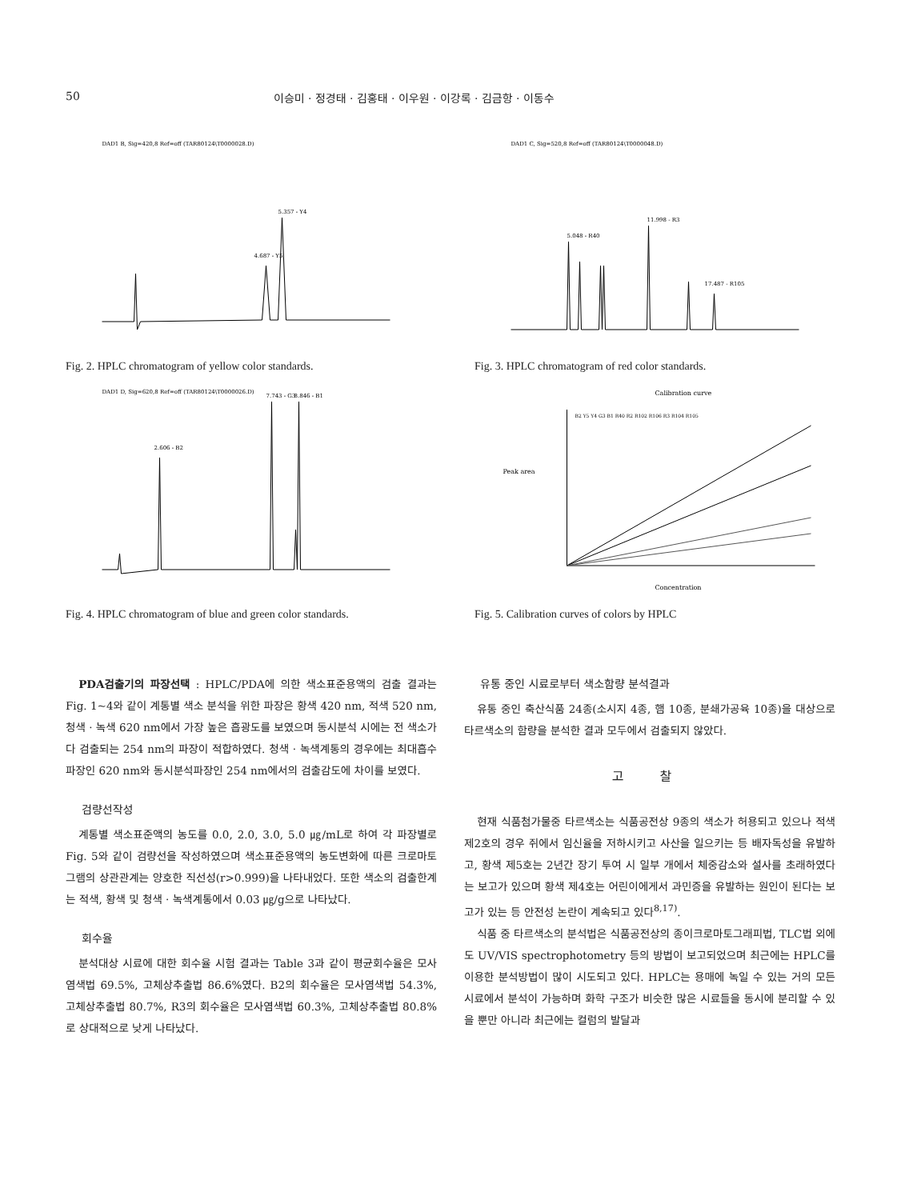50 이승미 · 정경태 · 김홍태 · 이우원 · 이강록 · 김금항 · 이동수
DAD1 B, Sig=420,8 Ref=off (TAR80124\T0000028.D)
4.687 - Y5
5.357 - Y4
Fig. 2. HPLC chromatogram of yellow color standards.
DAD1 C, Sig=520,8 Ref=off (TAR80124\T0000048.D)
5.048 - R40
11.998 - R3
17.487 - R105
Fig. 3. HPLC chromatogram of red color standards.
DAD1 D, Sig=620,8 Ref=off (TAR80124\T0000026.D)
2.606 - B2
7.743 - G3
8.846 - B1
Fig. 4. HPLC chromatogram of blue and green color standards.
Calibration curve
Peak area
Concentration
B2 Y5 Y4 G3 B1 R40 R2 R102 R106 R3 R104 R105
Fig. 5. Calibration curves of colors by HPLC
PDA검출기의 파장선택 : HPLC/PDA에 의한 색소표준용액의 검출 결과는 Fig. 1~4와 같이 계통별 색소 분석을 위한 파장은 황색 420 nm, 적색 520 nm, 청색 · 녹색 620 nm에서 가장 높은 흡광도를 보였으며 동시분석 시에는 전 색소가 다 검출되는 254 nm의 파장이 적합하였다. 청색 · 녹색계통의 경우에는 최대흡수 파장인 620 nm와 동시분석파장인 254 nm에서의 검출감도에 차이를 보였다.
검량선작성
계통별 색소표준액의 농도를 0.0, 2.0, 3.0, 5.0 ㎍/mL로 하여 각 파장별로 Fig. 5와 같이 검량선을 작성하였으며 색소표준용액의 농도변화에 따른 크로마토그램의 상관관계는 양호한 직선성(r>0.999)을 나타내었다. 또한 색소의 검출한계는 적색, 황색 및 청색 · 녹색계통에서 0.03 ㎍/g으로 나타났다.
회수율
분석대상 시료에 대한 회수율 시험 결과는 Table 3과 같이 평균회수율은 모사염색법 69.5%, 고체상추출법 86.6%였다. B2의 회수율은 모사염색법 54.3%, 고체상추출법 80.7%, R3의 회수율은 모사염색법 60.3%, 고체상추출법 80.8%로 상대적으로 낮게 나타났다.
유통 중인 시료로부터 색소함량 분석결과
유통 중인 축산식품 24종(소시지 4종, 햄 10종, 분쇄가공육 10종)을 대상으로 타르색소의 함량을 분석한 결과 모두에서 검출되지 않았다.
고 찰
현재 식품첨가물중 타르색소는 식품공전상 9종의 색소가 허용되고 있으나 적색 제2호의 경우 쥐에서 임신율을 저하시키고 사산을 일으키는 등 배자독성을 유발하고, 황색 제5호는 2년간 장기 투여 시 일부 개에서 체중감소와 설사를 초래하였다는 보고가 있으며 황색 제4호는 어린이에게서 과민증을 유발하는 원인이 된다는 보고가 있는 등 안전성 논란이 계속되고 있다<sup>8,17)</sup>.
식품 중 타르색소의 분석법은 식품공전상의 종이크로마토그래피법, TLC법 외에도 UV/VIS spectrophotometry 등의 방법이 보고되었으며 최근에는 HPLC를 이용한 분석방법이 많이 시도되고 있다. HPLC는 용매에 녹일 수 있는 거의 모든 시료에서 분석이 가능하며 화학 구조가 비슷한 많은 시료들을 동시에 분리할 수 있을 뿐만 아니라 최근에는 컬럼의 발달과